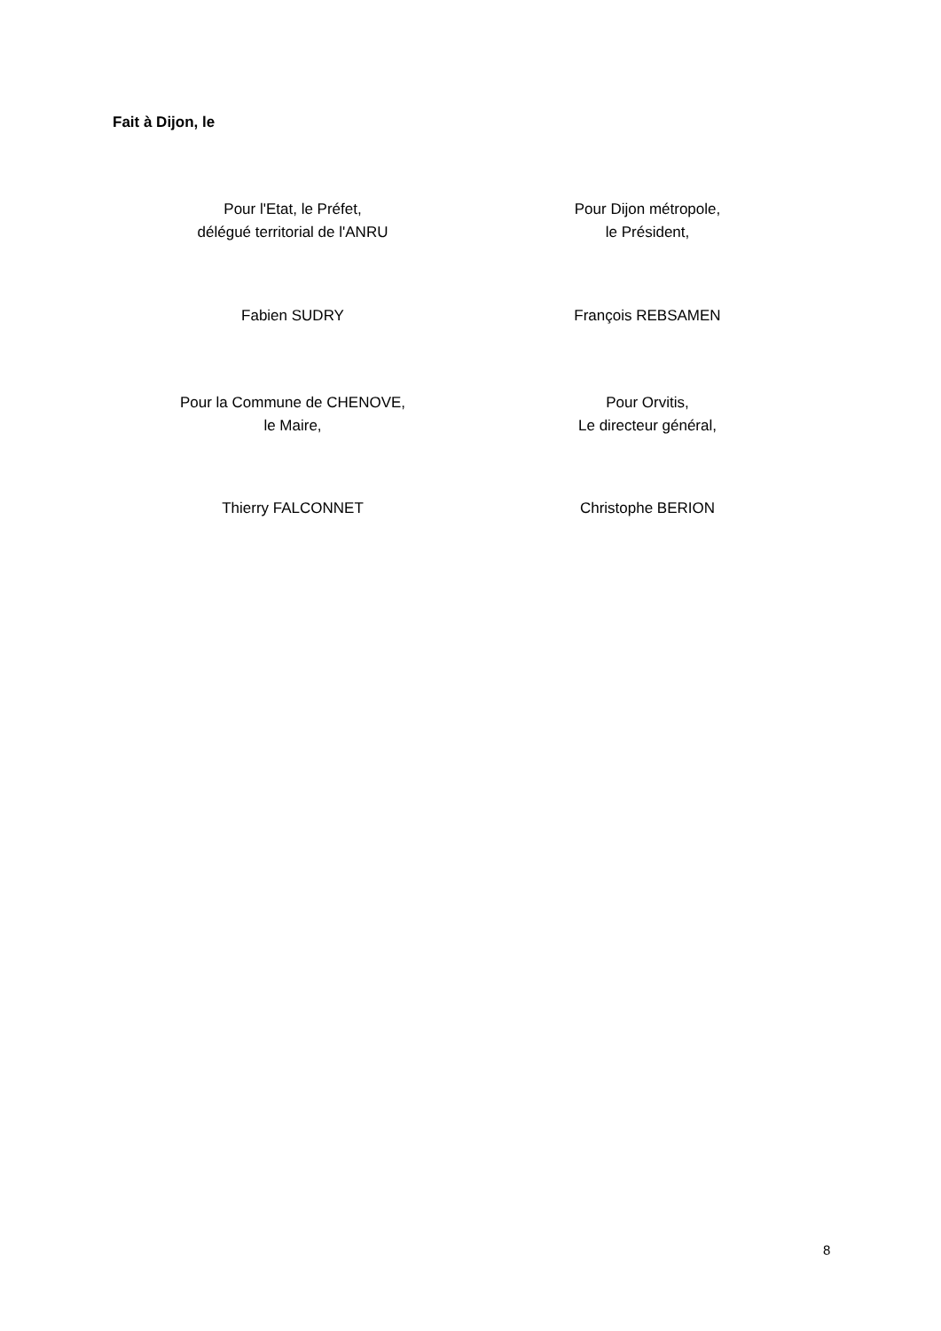Fait à Dijon, le
Pour l'Etat, le Préfet,
délégué territorial de l'ANRU
Pour Dijon métropole,
le Président,
Fabien SUDRY François REBSAMEN
Pour la Commune de CHENOVE,
le Maire,
Pour Orvitis,
Le directeur général,
Thierry FALCONNET Christophe BERION
8